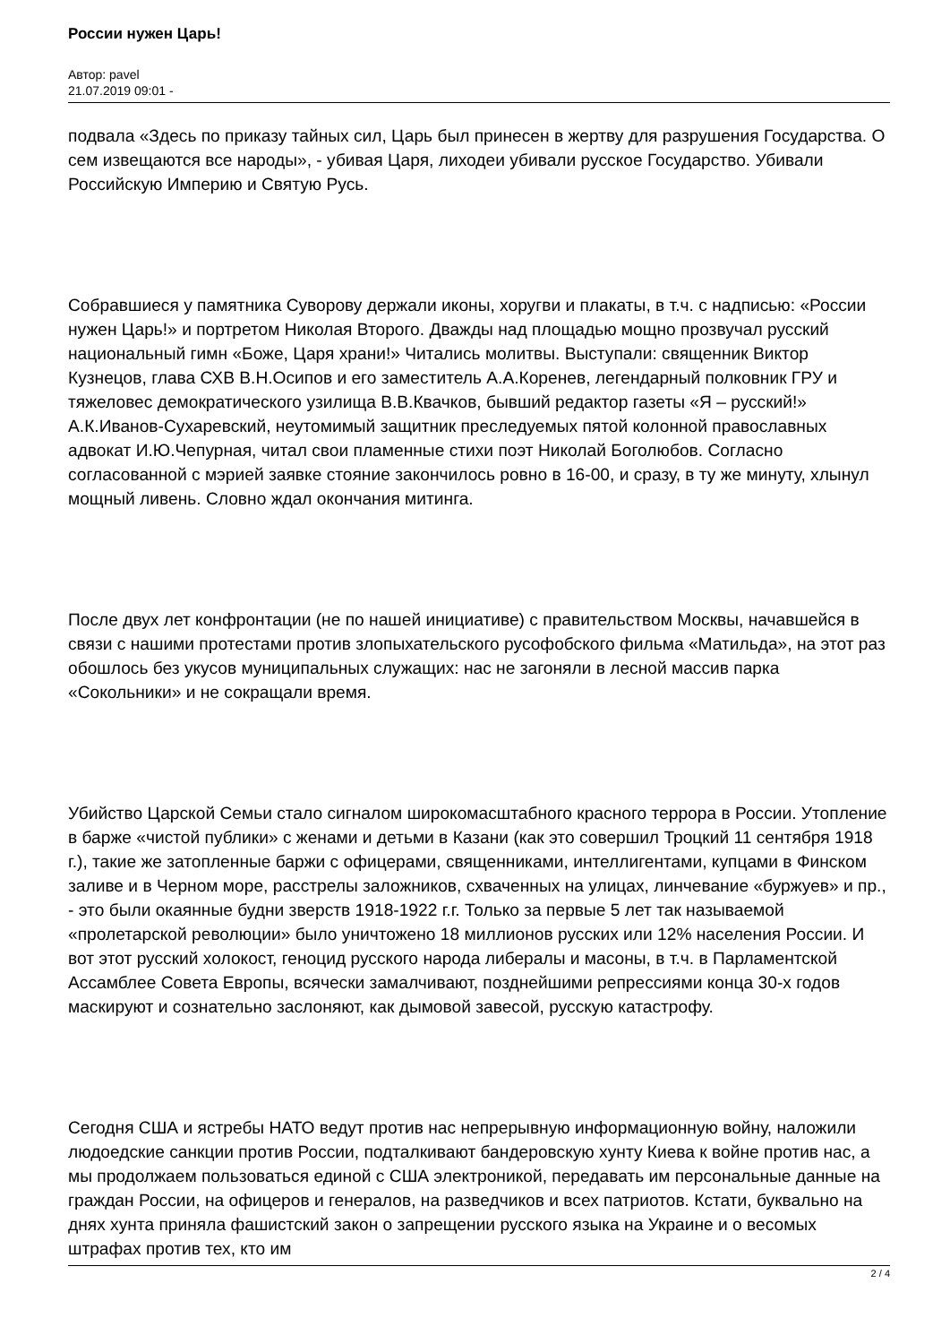России нужен Царь!
Автор: pavel
21.07.2019 09:01 -
подвала «Здесь по приказу тайных сил, Царь был принесен в жертву для разрушения Государства. О сем извещаются все народы», - убивая Царя, лиходеи убивали русское Государство. Убивали Российскую Империю и Святую Русь.
Собравшиеся у памятника Суворову держали иконы, хоругви и плакаты, в т.ч. с надписью: «России нужен Царь!» и портретом Николая Второго. Дважды над площадью мощно прозвучал русский национальный гимн «Боже, Царя храни!» Читались молитвы. Выступали: священник Виктор Кузнецов, глава СХВ В.Н.Осипов и его заместитель А.А.Коренев, легендарный полковник ГРУ и тяжеловес демократического узилища В.В.Квачков, бывший редактор газеты «Я – русский!» А.К.Иванов-Сухаревский, неутомимый защитник преследуемых пятой колонной православных адвокат И.Ю.Чепурная, читал свои пламенные стихи поэт Николай Боголюбов. Согласно согласованной с мэрией заявке стояние закончилось ровно в 16-00, и сразу, в ту же минуту, хлынул мощный ливень. Словно ждал окончания митинга.
После двух лет конфронтации (не по нашей инициативе) с правительством Москвы, начавшейся в связи с нашими протестами против злопыхательского русофобского фильма «Матильда», на этот раз обошлось без укусов муниципальных служащих: нас не загоняли в лесной массив парка «Сокольники» и не сокращали время.
Убийство Царской Семьи стало сигналом широкомасштабного красного террора в России. Утопление в барже «чистой публики» с женами и детьми в Казани (как это совершил Троцкий 11 сентября 1918 г.), такие же затопленные баржи с офицерами, священниками, интеллигентами, купцами в Финском заливе и в Черном море, расстрелы заложников, схваченных на улицах, линчевание «буржуев» и пр., - это были окаянные будни зверств 1918-1922 г.г. Только за первые 5 лет так называемой «пролетарской революции» было уничтожено 18 миллионов русских или 12% населения России. И вот этот русский холокост, геноцид русского народа либералы и масоны, в т.ч. в Парламентской Ассамблее Совета Европы, всячески замалчивают, позднейшими репрессиями конца 30-х годов маскируют и сознательно заслоняют, как дымовой завесой, русскую катастрофу.
Сегодня США и ястребы НАТО ведут против нас непрерывную информационную войну, наложили людоедские санкции против России, подталкивают бандеровскую хунту Киева к войне против нас, а мы продолжаем пользоваться единой с США электроникой, передавать им персональные данные на граждан России, на офицеров и генералов, на разведчиков и всех патриотов. Кстати, буквально на днях хунта приняла фашистский закон о запрещении русского языка на Украине и о весомых штрафах против тех, кто им
2 / 4